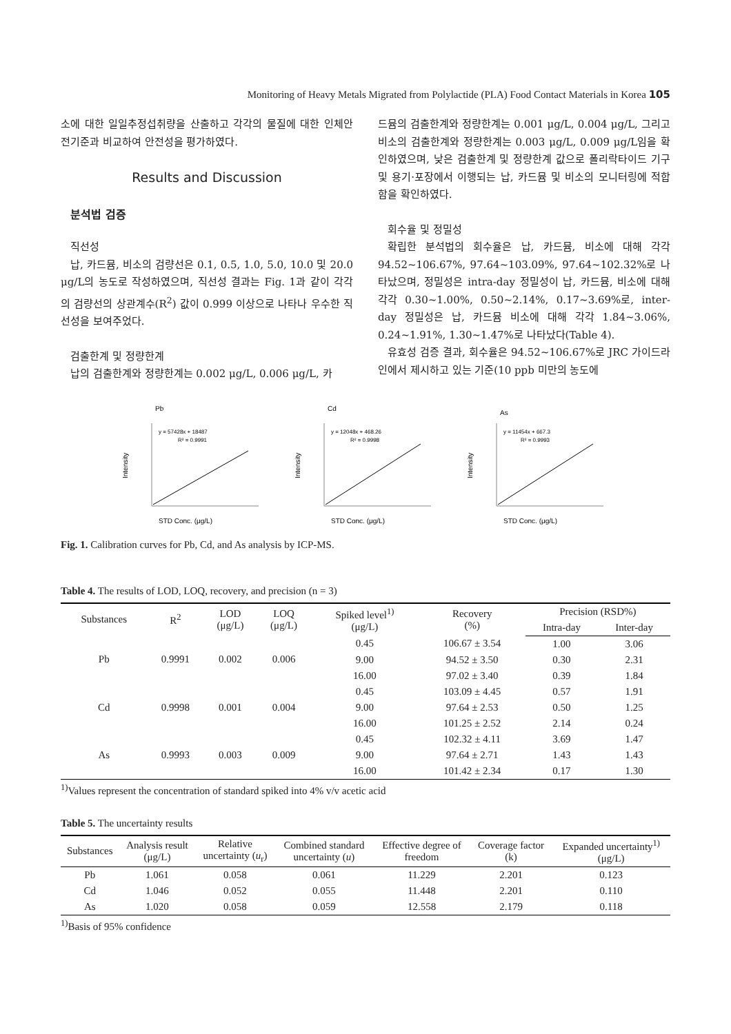Monitoring of Heavy Metals Migrated from Polylactide (PLA) Food Contact Materials in Korea 105
소에 대한 일일추정섭취량을 산출하고 각각의 물질에 대한 인체안전기준과 비교하여 안전성을 평가하였다.
Results and Discussion
분석법 검증
직선성
납, 카드뮴, 비소의 검량선은 0.1, 0.5, 1.0, 5.0, 10.0 및 20.0 μg/L의 농도로 작성하였으며, 직선성 결과는 Fig. 1과 같이 각각의 검량선의 상관계수(R<sup>2</sup>) 값이 0.999 이상으로 나타나 우수한 직선성을 보여주었다.
검출한계 및 정량한계
납의 검출한계와 정량한계는 0.002 μg/L, 0.006 μg/L, 카
드뮴의 검출한계와 정량한계는 0.001 μg/L, 0.004 μg/L, 그리고 비소의 검출한계와 정량한계는 0.003 μg/L, 0.009 μg/L임을 확인하였으며, 낮은 검출한계 및 정량한계 값으로 폴리락타이드 기구 및 용기·포장에서 이행되는 납, 카드뮴 및 비소의 모니터링에 적합함을 확인하였다.
회수율 및 정밀성
확립한 분석법의 회수율은 납, 카드뮴, 비소에 대해 각각 94.52~106.67%, 97.64~103.09%, 97.64~102.32%로 나타났으며, 정밀성은 intra-day 정밀성이 납, 카드뮴, 비소에 대해 각각 0.30~1.00%, 0.50~2.14%, 0.17~3.69%로, inter-day 정밀성은 납, 카드뮴 비소에 대해 각각 1.84~3.06%, 0.24~1.91%, 1.30~1.47%로 나타났다(Table 4).
유효성 검증 결과, 회수율은 94.52~106.67%로 JRC 가이드라인에서 제시하고 있는 기준(10 ppb 미만의 농도에
Pb
y = 57428x + 18487
R² = 0.9991
Intensity
STD Conc. (μg/L)
Cd
y = 12048x + 468.26
R² = 0.9998
Intensity
STD Conc. (μg/L)
As
y = 11454x + 667.3
R² = 0.9993
Intensity
STD Conc. (μg/L)
Fig. 1. Calibration curves for Pb, Cd, and As analysis by ICP-MS.
Table 4. The results of LOD, LOQ, recovery, and precision (n = 3)
| Substances | R<sup>2</sup> | LOD (μg/L) | LOQ (μg/L) | Spiked level<sup>1)</sup> (μg/L) | Recovery (%) | Precision (RSD%) | |
| --- | --- | --- | --- | --- | --- | --- | --- |
| | | | | | | Intra-day | Inter-day |
| Pb | 0.9991 | 0.002 | 0.006 | 0.45 | 106.67 ± 3.54 | 1.00 | 3.06 |
| | | | | 9.00 | 94.52 ± 3.50 | 0.30 | 2.31 |
| | | | | 16.00 | 97.02 ± 3.40 | 0.39 | 1.84 |
| Cd | 0.9998 | 0.001 | 0.004 | 0.45 | 103.09 ± 4.45 | 0.57 | 1.91 |
| | | | | 9.00 | 97.64 ± 2.53 | 0.50 | 1.25 |
| | | | | 16.00 | 101.25 ± 2.52 | 2.14 | 0.24 |
| As | 0.9993 | 0.003 | 0.009 | 0.45 | 102.32 ± 4.11 | 3.69 | 1.47 |
| | | | | 9.00 | 97.64 ± 2.71 | 1.43 | 1.43 |
| | | | | 16.00 | 101.42 ± 2.34 | 0.17 | 1.30 |
<sup>1)</sup> Values represent the concentration of standard spiked into 4% v/v acetic acid
Table 5. The uncertainty results
| Substances | Analysis result (μg/L) | Relative uncertainty ( u<sub>r</sub>) | Combined standard uncertainty ( u ) | Effective degree of freedom | Coverage factor (k) | Expanded uncertainty<sup>1)</sup> (μg/L) |
| --- | --- | --- | --- | --- | --- | --- |
| Pb | 1.061 | 0.058 | 0.061 | 11.229 | 2.201 | 0.123 |
| Cd | 1.046 | 0.052 | 0.055 | 11.448 | 2.201 | 0.110 |
| As | 1.020 | 0.058 | 0.059 | 12.558 | 2.179 | 0.118 |
<sup>1)</sup> Basis of 95% confidence